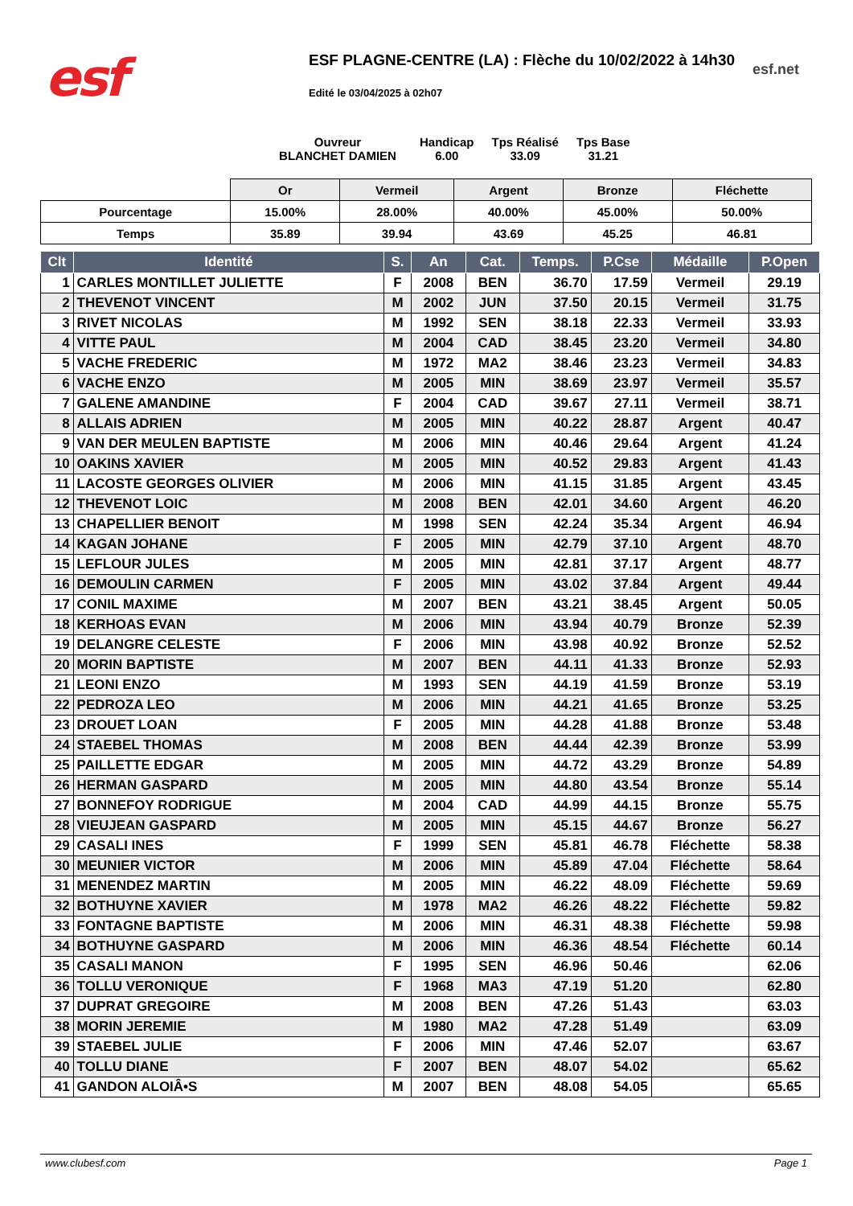esf
ESF PLAGNE-CENTRE (LA) : Flèche du 10/02/2022 à 14h30
esf.net
Edité le 03/04/2025 à 02h07
Ouvreur
BLANCHET DAMIEN
Handicap
6.00
Tps Réalisé
33.09
Tps Base
31.21
| | Or | Vermeil | Argent | Bronze | Fléchette |
| Pourcentage | 15.00% | 28.00% | 40.00% | 45.00% | 50.00% |
| Temps | 35.89 | 39.94 | 43.69 | 45.25 | 46.81 |
| Clt | Identité | S. | An | Cat. | Temps. | P.Cse | Médaille | P.Open |
| --- | --- | --- | --- | --- | --- | --- | --- | --- |
| 1 | CARLES MONTILLET JULIETTE | F | 2008 | BEN | 36.70 | 17.59 | Vermeil | 29.19 |
| 2 | THEVENOT VINCENT | M | 2002 | JUN | 37.50 | 20.15 | Vermeil | 31.75 |
| 3 | RIVET NICOLAS | M | 1992 | SEN | 38.18 | 22.33 | Vermeil | 33.93 |
| 4 | VITTE PAUL | M | 2004 | CAD | 38.45 | 23.20 | Vermeil | 34.80 |
| 5 | VACHE FREDERIC | M | 1972 | MA2 | 38.46 | 23.23 | Vermeil | 34.83 |
| 6 | VACHE ENZO | M | 2005 | MIN | 38.69 | 23.97 | Vermeil | 35.57 |
| 7 | GALENE AMANDINE | F | 2004 | CAD | 39.67 | 27.11 | Vermeil | 38.71 |
| 8 | ALLAIS ADRIEN | M | 2005 | MIN | 40.22 | 28.87 | Argent | 40.47 |
| 9 | VAN DER MEULEN BAPTISTE | M | 2006 | MIN | 40.46 | 29.64 | Argent | 41.24 |
| 10 | OAKINS XAVIER | M | 2005 | MIN | 40.52 | 29.83 | Argent | 41.43 |
| 11 | LACOSTE GEORGES OLIVIER | M | 2006 | MIN | 41.15 | 31.85 | Argent | 43.45 |
| 12 | THEVENOT LOIC | M | 2008 | BEN | 42.01 | 34.60 | Argent | 46.20 |
| 13 | CHAPELLIER BENOIT | M | 1998 | SEN | 42.24 | 35.34 | Argent | 46.94 |
| 14 | KAGAN JOHANE | F | 2005 | MIN | 42.79 | 37.10 | Argent | 48.70 |
| 15 | LEFLOUR JULES | M | 2005 | MIN | 42.81 | 37.17 | Argent | 48.77 |
| 16 | DEMOULIN CARMEN | F | 2005 | MIN | 43.02 | 37.84 | Argent | 49.44 |
| 17 | CONIL MAXIME | M | 2007 | BEN | 43.21 | 38.45 | Argent | 50.05 |
| 18 | KERHOAS EVAN | M | 2006 | MIN | 43.94 | 40.79 | Bronze | 52.39 |
| 19 | DELANGRE CELESTE | F | 2006 | MIN | 43.98 | 40.92 | Bronze | 52.52 |
| 20 | MORIN BAPTISTE | M | 2007 | BEN | 44.11 | 41.33 | Bronze | 52.93 |
| 21 | LEONI ENZO | M | 1993 | SEN | 44.19 | 41.59 | Bronze | 53.19 |
| 22 | PEDROZA LEO | M | 2006 | MIN | 44.21 | 41.65 | Bronze | 53.25 |
| 23 | DROUET LOAN | F | 2005 | MIN | 44.28 | 41.88 | Bronze | 53.48 |
| 24 | STAEBEL THOMAS | M | 2008 | BEN | 44.44 | 42.39 | Bronze | 53.99 |
| 25 | PAILLETTE EDGAR | M | 2005 | MIN | 44.72 | 43.29 | Bronze | 54.89 |
| 26 | HERMAN GASPARD | M | 2005 | MIN | 44.80 | 43.54 | Bronze | 55.14 |
| 27 | BONNEFOY RODRIGUE | M | 2004 | CAD | 44.99 | 44.15 | Bronze | 55.75 |
| 28 | VIEUJEAN GASPARD | M | 2005 | MIN | 45.15 | 44.67 | Bronze | 56.27 |
| 29 | CASALI INES | F | 1999 | SEN | 45.81 | 46.78 | Fléchette | 58.38 |
| 30 | MEUNIER VICTOR | M | 2006 | MIN | 45.89 | 47.04 | Fléchette | 58.64 |
| 31 | MENENDEZ MARTIN | M | 2005 | MIN | 46.22 | 48.09 | Fléchette | 59.69 |
| 32 | BOTHUYNE XAVIER | M | 1978 | MA2 | 46.26 | 48.22 | Fléchette | 59.82 |
| 33 | FONTAGNE BAPTISTE | M | 2006 | MIN | 46.31 | 48.38 | Fléchette | 59.98 |
| 34 | BOTHUYNE GASPARD | M | 2006 | MIN | 46.36 | 48.54 | Fléchette | 60.14 |
| 35 | CASALI MANON | F | 1995 | SEN | 46.96 | 50.46 | | 62.06 |
| 36 | TOLLU VERONIQUE | F | 1968 | MA3 | 47.19 | 51.20 | | 62.80 |
| 37 | DUPRAT GREGOIRE | M | 2008 | BEN | 47.26 | 51.43 | | 63.03 |
| 38 | MORIN JEREMIE | M | 1980 | MA2 | 47.28 | 51.49 | | 63.09 |
| 39 | STAEBEL JULIE | F | 2006 | MIN | 47.46 | 52.07 | | 63.67 |
| 40 | TOLLU DIANE | F | 2007 | BEN | 48.07 | 54.02 | | 65.62 |
| 41 | GANDON ALOIÂ•S | M | 2007 | BEN | 48.08 | 54.05 | | 65.65 |
www.clubesf.com Page 1